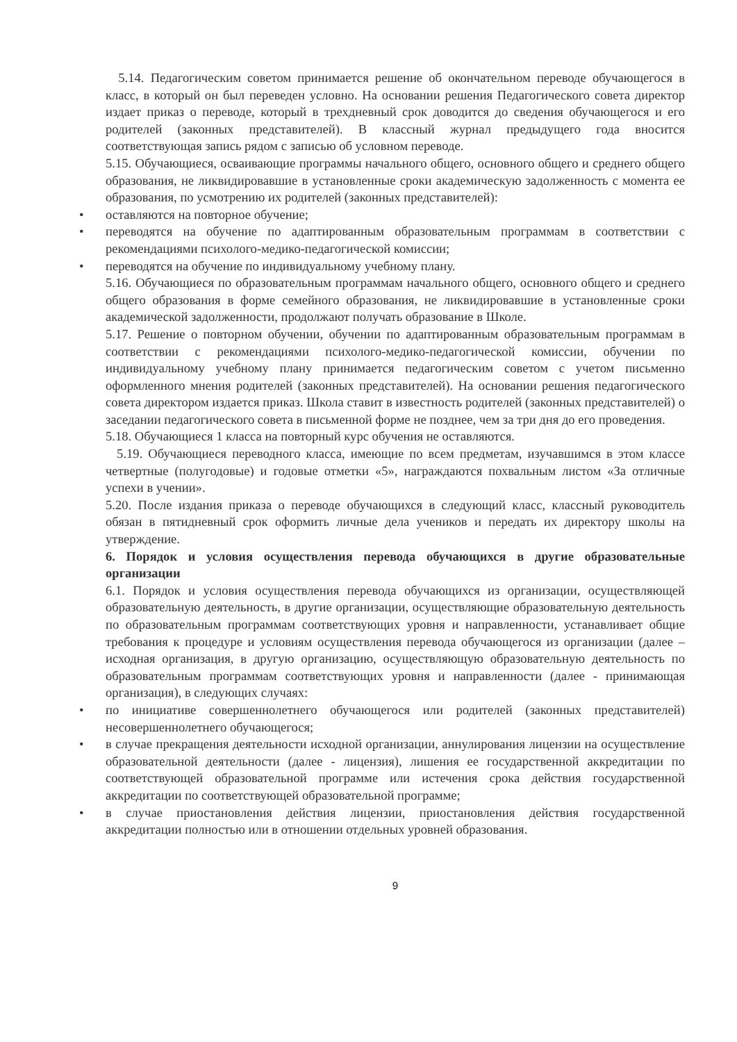5.14. Педагогическим советом принимается решение об окончательном переводе обучающегося в класс, в который он был переведен условно. На основании решения Педагогического совета директор издает приказ о переводе, который в трехдневный срок доводится до сведения обучающегося и его родителей (законных представителей). В классный журнал предыдущего года вносится соответствующая запись рядом с записью об условном переводе.
5.15. Обучающиеся, осваивающие программы начального общего, основного общего и среднего общего образования, не ликвидировавшие в установленные сроки академическую задолженность с момента ее образования, по усмотрению их родителей (законных представителей):
• оставляются на повторное обучение;
• переводятся на обучение по адаптированным образовательным программам в соответствии с рекомендациями психолого-медико-педагогической комиссии;
• переводятся на обучение по индивидуальному учебному плану.
5.16. Обучающиеся по образовательным программам начального общего, основного общего и среднего общего образования в форме семейного образования, не ликвидировавшие в установленные сроки академической задолженности, продолжают получать образование в Школе.
5.17. Решение о повторном обучении, обучении по адаптированным образовательным программам в соответствии с рекомендациями психолого-медико-педагогической комиссии, обучении по индивидуальному учебному плану принимается педагогическим советом с учетом письменно оформленного мнения родителей (законных представителей). На основании решения педагогического совета директором издается приказ. Школа ставит в известность родителей (законных представителей) о заседании педагогического совета в письменной форме не позднее, чем за три дня до его проведения.
5.18. Обучающиеся 1 класса на повторный курс обучения не оставляются.
5.19. Обучающиеся переводного класса, имеющие по всем предметам, изучавшимся в этом классе четвертные (полугодовые) и годовые отметки «5», награждаются похвальным листом «За отличные успехи в учении».
5.20. После издания приказа о переводе обучающихся в следующий класс, классный руководитель обязан в пятидневный срок оформить личные дела учеников и передать их директору школы на утверждение.
6. Порядок и условия осуществления перевода обучающихся в другие образовательные организации
6.1. Порядок и условия осуществления перевода обучающихся из организации, осуществляющей образовательную деятельность, в другие организации, осуществляющие образовательную деятельность по образовательным программам соответствующих уровня и направленности, устанавливает общие требования к процедуре и условиям осуществления перевода обучающегося из организации (далее – исходная организация, в другую организацию, осуществляющую образовательную деятельность по образовательным программам соответствующих уровня и направленности (далее - принимающая организация), в следующих случаях:
• по инициативе совершеннолетнего обучающегося или родителей (законных представителей) несовершеннолетнего обучающегося;
• в случае прекращения деятельности исходной организации, аннулирования лицензии на осуществление образовательной деятельности (далее - лицензия), лишения ее государственной аккредитации по соответствующей образовательной программе или истечения срока действия государственной аккредитации по соответствующей образовательной программе;
• в случае приостановления действия лицензии, приостановления действия государственной аккредитации полностью или в отношении отдельных уровней образования.
9